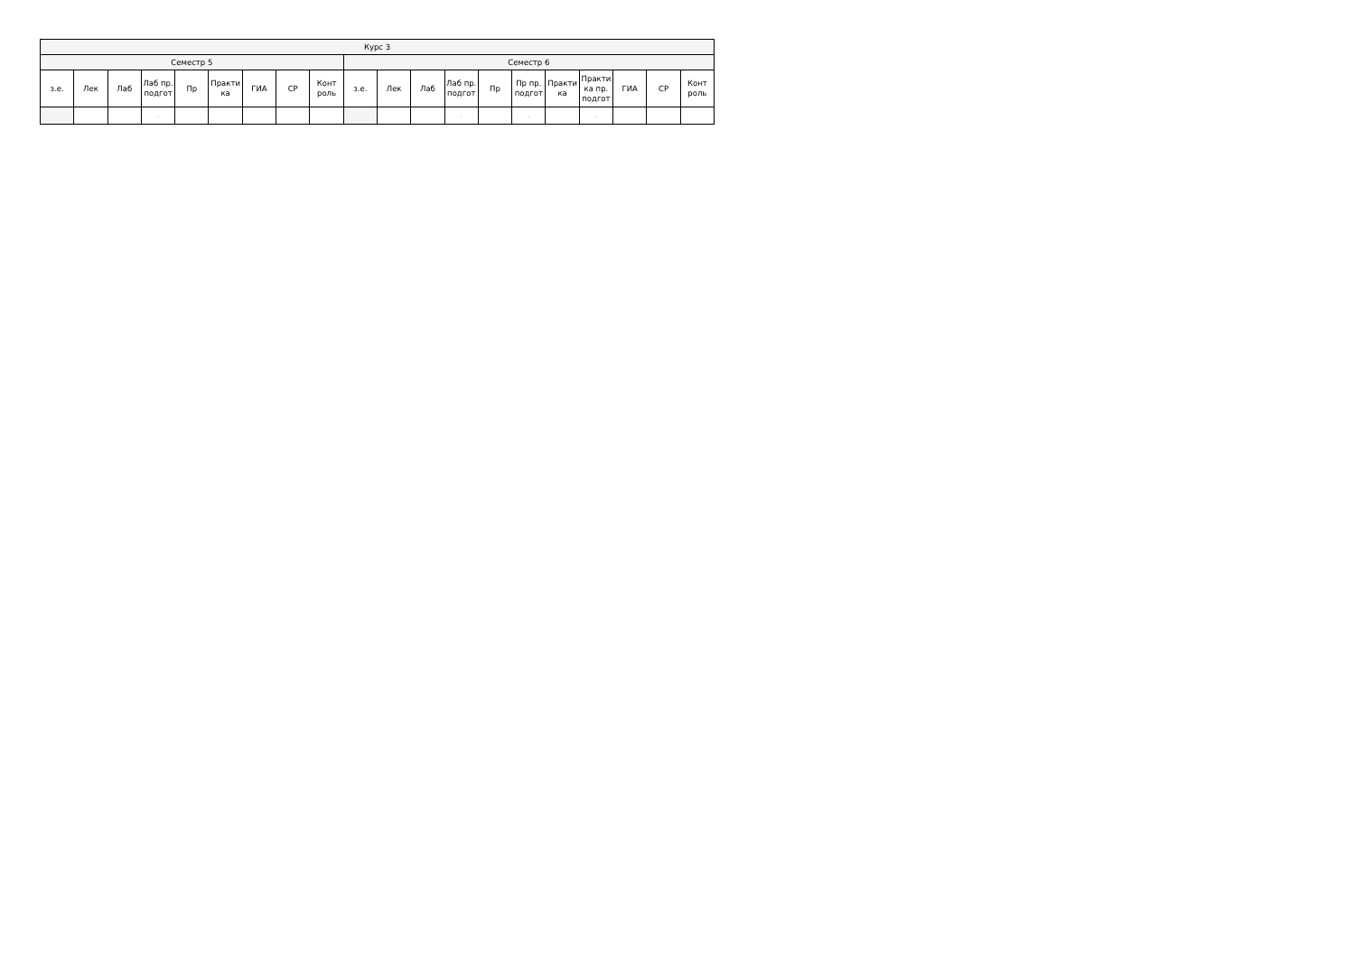| Курс 3 | | | | | | | | | | | | | | | | | | | |
| --- | --- | --- | --- | --- | --- | --- | --- | --- | --- | --- | --- | --- | --- | --- | --- | --- | --- | --- | --- |
| Семестр 5 | | | | | | | | | Семестр 6 | | | | | | | | | | |
| з.е. | Лек | Лаб | Лаб пр. подгот | Пр | Практи ка | ГИА | СР | Конт роль | з.е. | Лек | Лаб | Лаб пр. подгот | Пр | Пр пр. подгот | Практи ка | Практи ка пр. подгот | ГИА | СР | Конт роль |
| | | | . | | | | | | | | | . | | . | | . | | | |